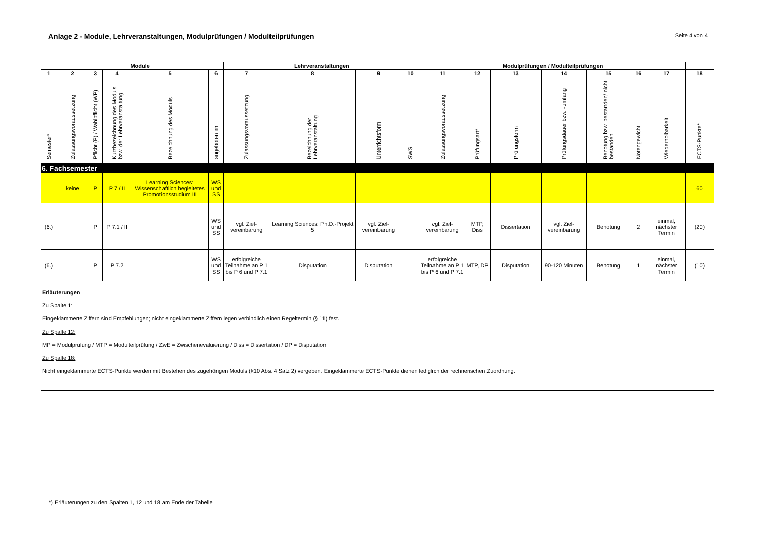Anlage 2 - Module, Lehrveranstaltungen, Modulprüfungen / Modulteilprüfungen
Seite 4 von 4
| | Module | | | | | Lehrveranstaltungen | | | | Modulprüfungen / Modulteilprüfungen | | | | | | | |
| --- | --- | --- | --- | --- | --- | --- | --- | --- | --- | --- | --- | --- | --- | --- | --- | --- | --- |
| 1 | 2 | 3 | 4 | 5 | 6 | 7 | 8 | 9 | 10 | 11 | 12 | 13 | 14 | 15 | 16 | 17 | 18 |
| Semester* | Zulassungsvoraussetzung | Pflicht (P) / Wahlpflicht (WP) | Kurzbezeichnung des Moduls bzw. der Lehrveranstaltung | Bezeichnung des Moduls | angeboten im | Zulassungsvoraussetzung | Bezeichnung der Lehrveranstaltung | Unterrichtsform | SWS | Zulassungsvoraussetzung | Prüfungsart* | Prüfungsform | Prüfungsdauer bzw. -umfang | Benotung bzw. bestanden/ nicht bestanden | Notengewicht | Wiederholbarkeit | ECTS-Punkte* |
| 6. Fachsemester | | | | | | | | | | | | | | | | | |
| | keine | P | P 7 / II | Learning Sciences: Wissenschaftlich begleitetes Promotionsstudium III | WS und SS | | | | | | | | | | | | 60 |
| (6.) | | P | P 7.1 / II | | WS und SS | vgl. Ziel-vereinbarung | Learning Sciences: Ph.D.-Projekt 5 | vgl. Ziel-vereinbarung | | vgl. Ziel-vereinbarung | MTP, Diss | Dissertation | vgl. Ziel-vereinbarung | Benotung | 2 | einmal, nächster Termin | (20) |
| (6.) | | P | P 7.2 | | WS und SS | erfolgreiche Teilnahme an P 1 bis P 6 und P 7.1 | Disputation | Disputation | | erfolgreiche Teilnahme an P 1 bis P 6 und P 7.1 | MTP, DP | Disputation | 90-120 Minuten | Benotung | 1 | einmal, nächster Termin | (10) |
| Erläuterungen Zu Spalte 1: Eingeklammerte Ziffern sind Empfehlungen; nicht eingeklammerte Ziffern legen verbindlich einen Regeltermin (§ 11) fest. Zu Spalte 12: MP = Modulprüfung / MTP = Modulteilprüfung / ZwE = Zwischenevaluierung / Diss = Dissertation / DP = Disputation Zu Spalte 18: Nicht eingeklammerte ECTS-Punkte werden mit Bestehen des zugehörigen Moduls (§10 Abs. 4 Satz 2) vergeben. Eingeklammerte ECTS-Punkte dienen lediglich der rechnerischen Zuordnung. | | | | | | | | | | | | | | | | | |
*) Erläuterungen zu den Spalten 1, 12 und 18 am Ende der Tabelle